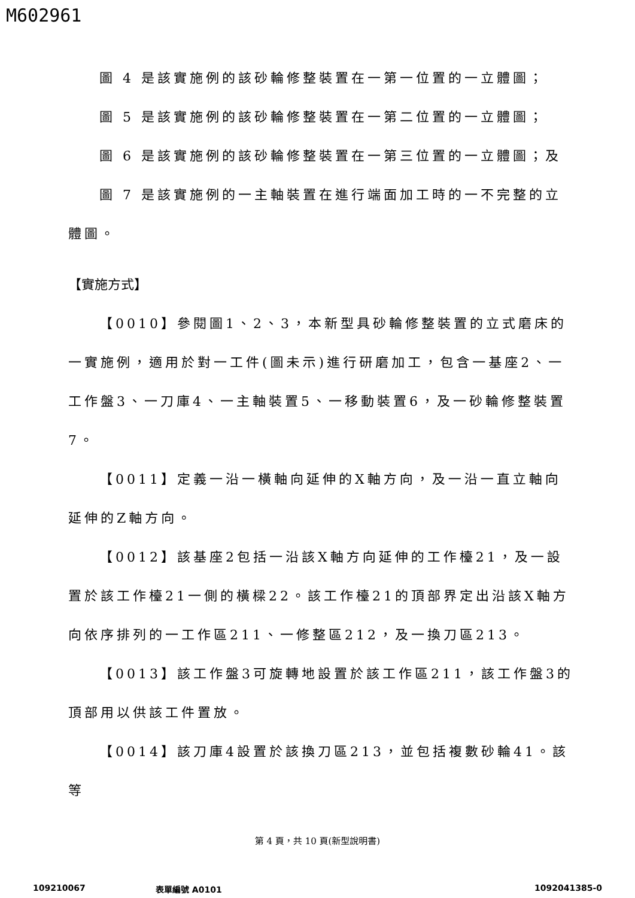M602961
圖 4 是該實施例的該砂輪修整裝置在一第一位置的一立體圖；
圖 5 是該實施例的該砂輪修整裝置在一第二位置的一立體圖；
圖 6 是該實施例的該砂輪修整裝置在一第三位置的一立體圖；及
圖 7 是該實施例的一主軸裝置在進行端面加工時的一不完整的立體圖。
【實施方式】
【0010】參閱圖1、2、3，本新型具砂輪修整裝置的立式磨床的一實施例，適用於對一工件(圖未示)進行研磨加工，包含一基座2、一工作盤3、一刀庫4、一主軸裝置5、一移動裝置6，及一砂輪修整裝置7。
【0011】定義一沿一橫軸向延伸的X軸方向，及一沿一直立軸向延伸的Z軸方向。
【0012】該基座2包括一沿該X軸方向延伸的工作檯21，及一設置於該工作檯21一側的橫樑22。該工作檯21的頂部界定出沿該X軸方向依序排列的一工作區211、一修整區212，及一換刀區213。
【0013】該工作盤3可旋轉地設置於該工作區211，該工作盤3的頂部用以供該工件置放。
【0014】該刀庫4設置於該換刀區213，並包括複數砂輪41。該等
第 4 頁，共 10 頁(新型說明書)
109210067 表單編號 A0101 1092041385-0